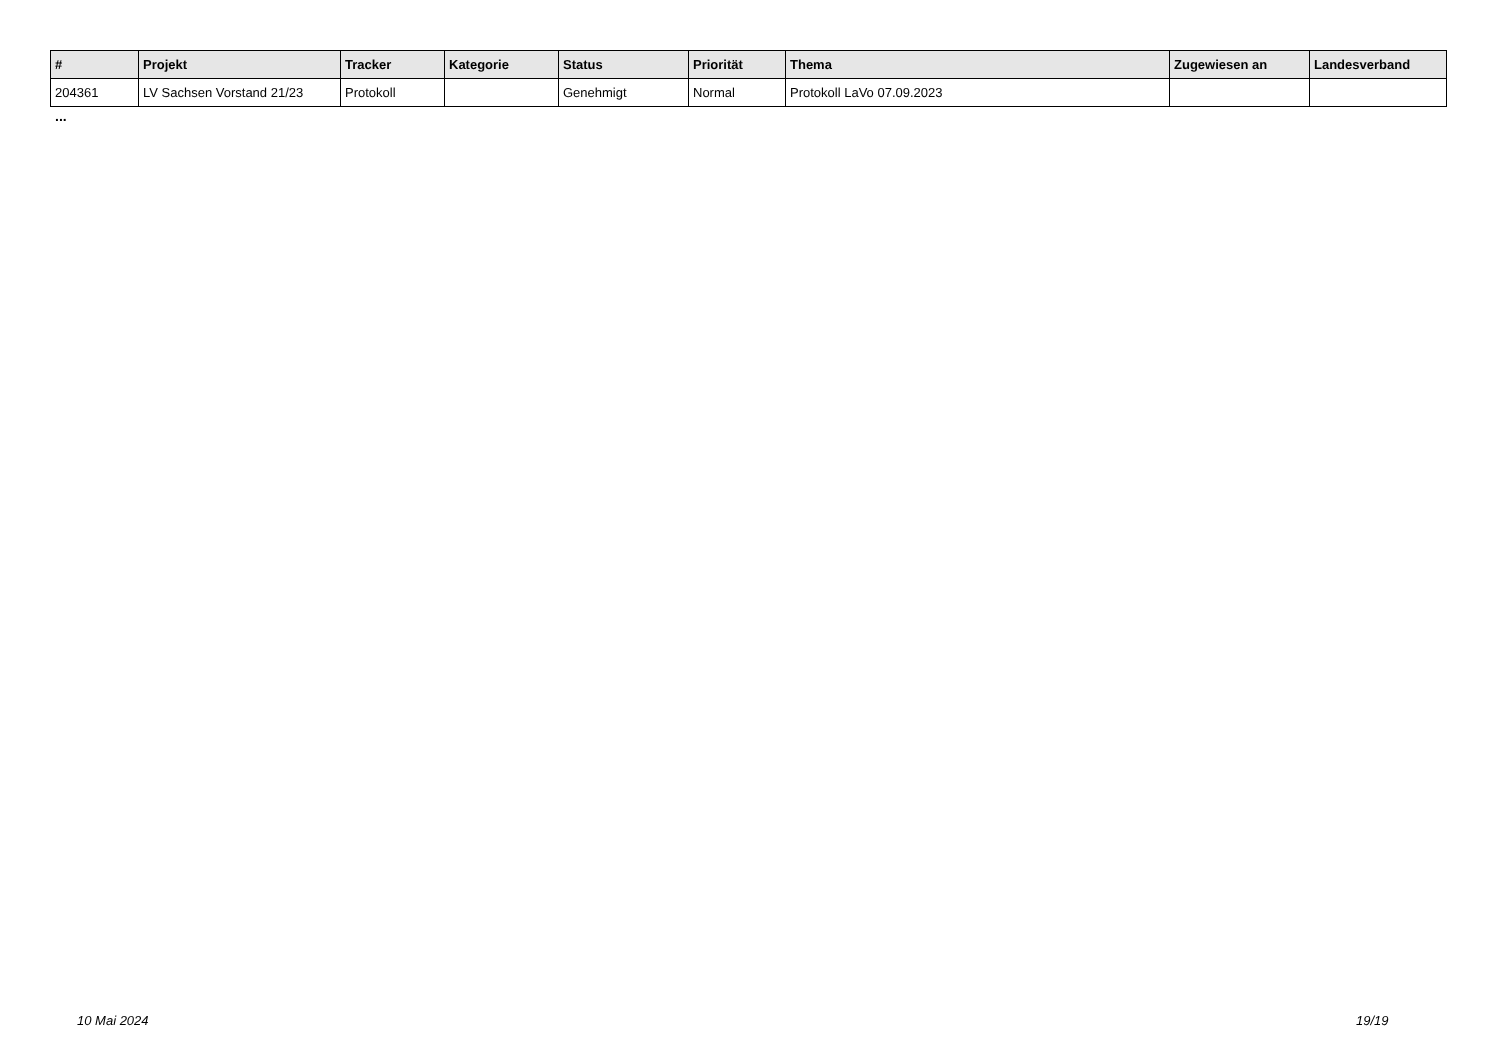| # | Projekt | Tracker | Kategorie | Status | Priorität | Thema | Zugewiesen an | Landesverband |
| --- | --- | --- | --- | --- | --- | --- | --- | --- |
| 204361 | LV Sachsen Vorstand 21/23 | Protokoll | | Genehmigt | Normal | Protokoll LaVo 07.09.2023 | | |
...
10 Mai 2024 19/19